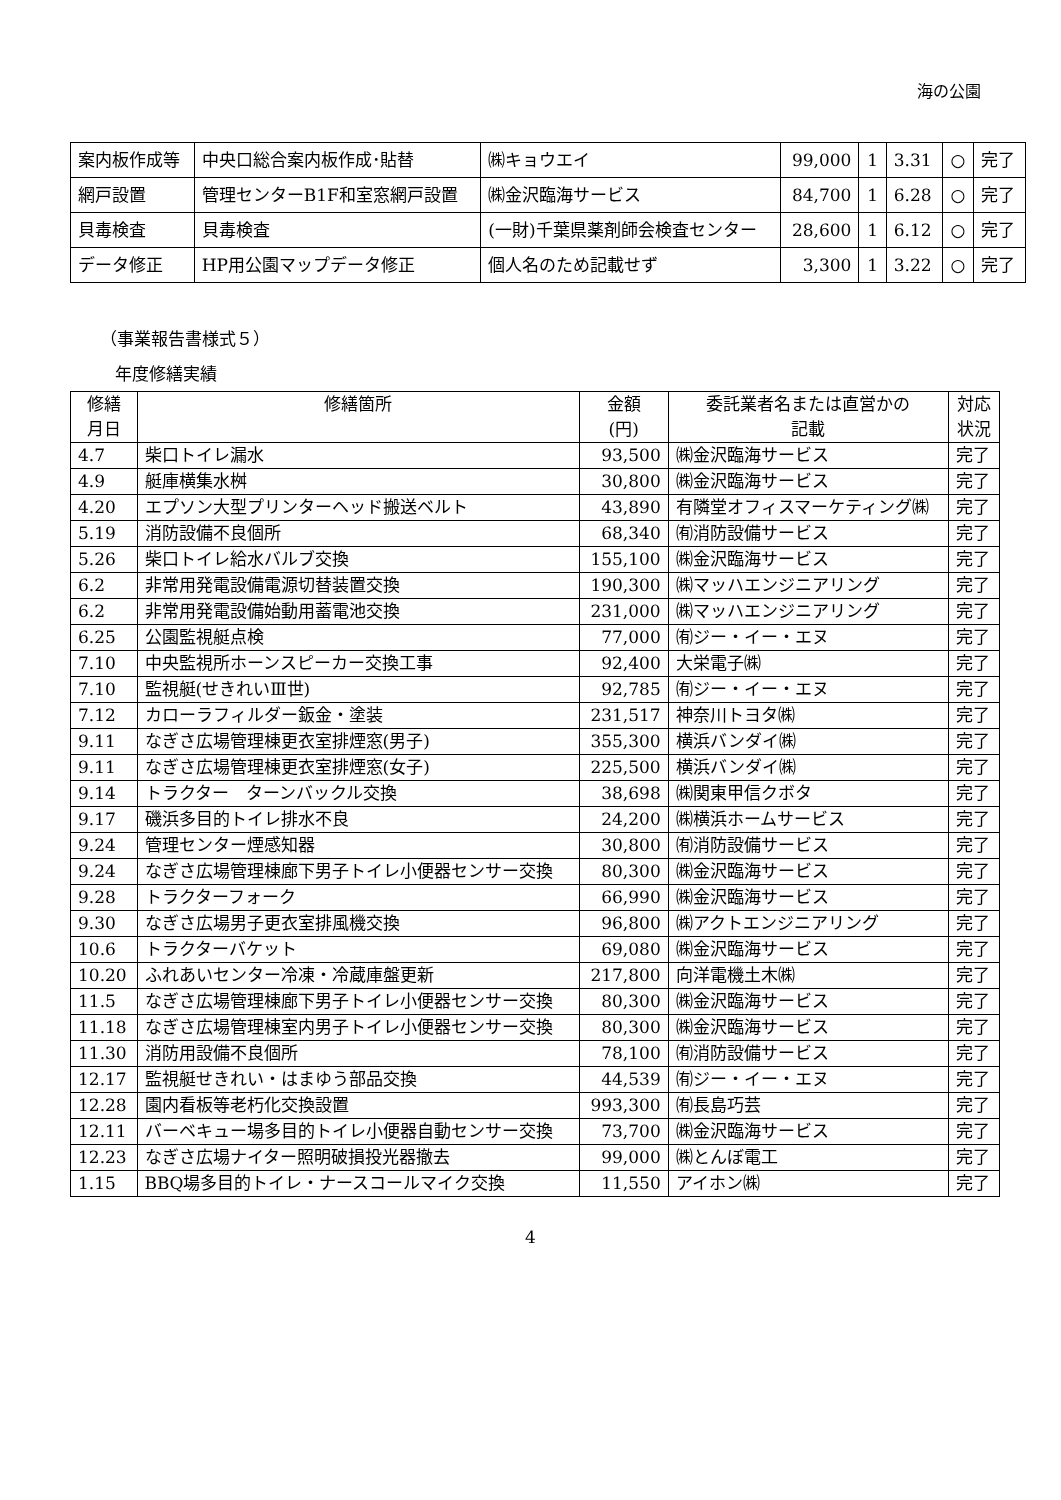海の公園
| 案内板作成等 | 中央口総合案内板作成･貼替 | ㈱キョウエイ | 99,000 | 1 | 3.31 | ○ | 完了 |
| 網戸設置 | 管理センターB1F和室窓網戸設置 | ㈱金沢臨海サービス | 84,700 | 1 | 6.28 | ○ | 完了 |
| 貝毒検査 | 貝毒検査 | (一財)千葉県薬剤師会検査センター | 28,600 | 1 | 6.12 | ○ | 完了 |
| データ修正 | HP用公園マップデータ修正 | 個人名のため記載せず | 3,300 | 1 | 3.22 | ○ | 完了 |
（事業報告書様式５）
年度修繕実績
| 修繕 月日 | 修繕箇所 | 金額 (円) | 委託業者名または直営かの 記載 | 対応 状況 |
| --- | --- | --- | --- | --- |
| 4.7 | 柴口トイレ漏水 | 93,500 | ㈱金沢臨海サービス | 完了 |
| 4.9 | 艇庫横集水桝 | 30,800 | ㈱金沢臨海サービス | 完了 |
| 4.20 | エプソン大型プリンターヘッド搬送ベルト | 43,890 | 有隣堂オフィスマーケティング㈱ | 完了 |
| 5.19 | 消防設備不良個所 | 68,340 | ㈲消防設備サービス | 完了 |
| 5.26 | 柴口トイレ給水バルブ交換 | 155,100 | ㈱金沢臨海サービス | 完了 |
| 6.2 | 非常用発電設備電源切替装置交換 | 190,300 | ㈱マッハエンジニアリング | 完了 |
| 6.2 | 非常用発電設備始動用蓄電池交換 | 231,000 | ㈱マッハエンジニアリング | 完了 |
| 6.25 | 公園監視艇点検 | 77,000 | ㈲ジー・イー・エヌ | 完了 |
| 7.10 | 中央監視所ホーンスピーカー交換工事 | 92,400 | 大栄電子㈱ | 完了 |
| 7.10 | 監視艇(せきれいⅢ世) | 92,785 | ㈲ジー・イー・エヌ | 完了 |
| 7.12 | カローラフィルダー鈑金・塗装 | 231,517 | 神奈川トヨタ㈱ | 完了 |
| 9.11 | なぎさ広場管理棟更衣室排煙窓(男子) | 355,300 | 横浜バンダイ㈱ | 完了 |
| 9.11 | なぎさ広場管理棟更衣室排煙窓(女子) | 225,500 | 横浜バンダイ㈱ | 完了 |
| 9.14 | トラクター ターンバックル交換 | 38,698 | ㈱関東甲信クボタ | 完了 |
| 9.17 | 磯浜多目的トイレ排水不良 | 24,200 | ㈱横浜ホームサービス | 完了 |
| 9.24 | 管理センター煙感知器 | 30,800 | ㈲消防設備サービス | 完了 |
| 9.24 | なぎさ広場管理棟廊下男子トイレ小便器センサー交換 | 80,300 | ㈱金沢臨海サービス | 完了 |
| 9.28 | トラクターフォーク | 66,990 | ㈱金沢臨海サービス | 完了 |
| 9.30 | なぎさ広場男子更衣室排風機交換 | 96,800 | ㈱アクトエンジニアリング | 完了 |
| 10.6 | トラクターバケット | 69,080 | ㈱金沢臨海サービス | 完了 |
| 10.20 | ふれあいセンター冷凍・冷蔵庫盤更新 | 217,800 | 向洋電機土木㈱ | 完了 |
| 11.5 | なぎさ広場管理棟廊下男子トイレ小便器センサー交換 | 80,300 | ㈱金沢臨海サービス | 完了 |
| 11.18 | なぎさ広場管理棟室内男子トイレ小便器センサー交換 | 80,300 | ㈱金沢臨海サービス | 完了 |
| 11.30 | 消防用設備不良個所 | 78,100 | ㈲消防設備サービス | 完了 |
| 12.17 | 監視艇せきれい・はまゆう部品交換 | 44,539 | ㈲ジー・イー・エヌ | 完了 |
| 12.28 | 園内看板等老朽化交換設置 | 993,300 | ㈲長島巧芸 | 完了 |
| 12.11 | バーベキュー場多目的トイレ小便器自動センサー交換 | 73,700 | ㈱金沢臨海サービス | 完了 |
| 12.23 | なぎさ広場ナイター照明破損投光器撤去 | 99,000 | ㈱とんぼ電工 | 完了 |
| 1.15 | BBQ場多目的トイレ・ナースコールマイク交換 | 11,550 | アイホン㈱ | 完了 |
4